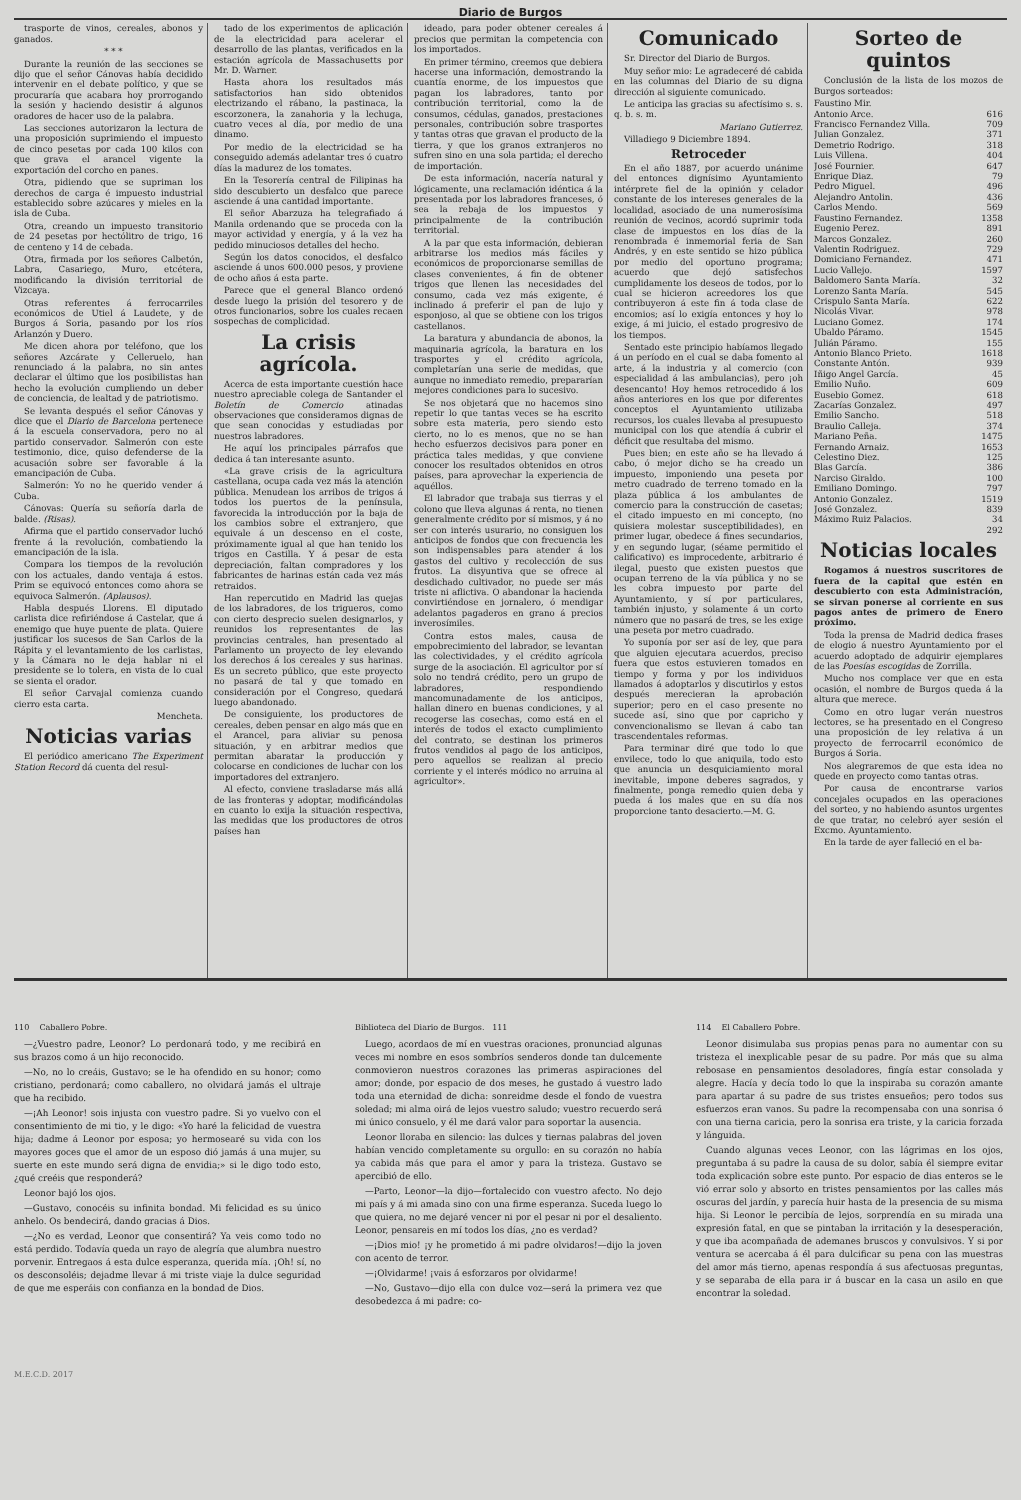Diario de Burgos
trasporte de vinos, cereales, abonos y ganados.
* * *
Durante la reunión de las secciones se dijo que el señor Cánovas había decidido intervenir en el debate político, y que se procuraría que acabara hoy prorrogando la sesión y haciendo desistir á algunos oradores de hacer uso de la palabra.
Las secciones autorizaron la lectura de una proposición suprimiendo el impuesto de cinco pesetas por cada 100 kilos con que grava el arancel vigente la exportación del corcho en panes.
Otra, pidiendo que se supriman los derechos de carga é impuesto industrial establecido sobre azúcares y mieles en la isla de Cuba.
Otra, creando un impuesto transitorio de 24 pesetas por hectólitro de trigo, 16 de centeno y 14 de cebada.
Otra, firmada por los señores Calbetón, Labra, Casariego, Muro, etcétera, modificando la división territorial de Vizcaya.
Otras referentes á ferrocarriles económicos de Utiel á Laudete, y de Burgos á Soria, pasando por los ríos Arlanzón y Duero.
Me dicen ahora por teléfono, que los señores Azcárate y Celleruelo, han renunciado á la palabra, no sin antes declarar el último que los posibilistas han hecho la evolución cumpliendo un deber de conciencia, de lealtad y de patriotismo.
Se levanta después el señor Cánovas y dice que el Diario de Barcelona pertenece á la escuela conservadora, pero no al partido conservador. Salmerón con este testimonio, dice, quiso defenderse de la acusación sobre ser favorable á la emancipación de Cuba.
Salmerón: Yo no he querido vender á Cuba.
Cánovas: Quería su señoría darla de balde. (Risas).
Afirma que el partido conservador luchó frente á la revolución, combatiendo la emancipación de la isla.
Compara los tiempos de la revolución con los actuales, dando ventaja á estos. Prim se equivocó entonces como ahora se equivoca Salmerón. (Aplausos).
Habla después Llorens. El diputado carlista dice refiriéndose á Castelar, que á enemigo que huye puente de plata. Quiere justificar los sucesos de San Carlos de la Rápita y el levantamiento de los carlistas, y la Cámara no le deja hablar ni el presidente se lo tolera, en vista de lo cual se sienta el orador.
El señor Carvajal comienza cuando cierro esta carta.
Mencheta.
Noticias varias
El periódico americano The Experiment Station Record dá cuenta del resul-
tado de los experimentos de aplicación de la electricidad para acelerar el desarrollo de las plantas, verificados en la estación agrícola de Massachusetts por Mr. D. Warner.
Hasta ahora los resultados más satisfactorios han sido obtenidos electrizando el rábano, la pastinaca, la escorzonera, la zanahoria y la lechuga, cuatro veces al día, por medio de una dinamo.
Por medio de la electricidad se ha conseguido además adelantar tres ó cuatro días la madurez de los tomates.
En la Tesorería central de Filipinas ha sido descubierto un desfalco que parece asciende á una cantidad importante.
El señor Abarzuza ha telegrafiado á Manila ordenando que se proceda con la mayor actividad y energía, y á la vez ha pedido minuciosos detalles del hecho.
Según los datos conocidos, el desfalco asciende á unos 600.000 pesos, y proviene de ocho años á esta parte.
Parece que el general Blanco ordenó desde luego la prisión del tesorero y de otros funcionarios, sobre los cuales recaen sospechas de complicidad.
La crisis agrícola.
Acerca de esta importante cuestión hace nuestro apreciable colega de Santander el Boletín de Comercio atinadas observaciones que consideramos dignas de que sean conocidas y estudiadas por nuestros labradores.
He aquí los principales párrafos que dedica á tan interesante asunto.
«La grave crisis de la agricultura castellana, ocupa cada vez más la atención pública. Menudean los arribos de trigos á todos los puertos de la península, favorecida la introducción por la baja de los cambios sobre el extranjero, que equivale á un descenso en el coste, próximamente igual al que han tenido los trigos en Castilla. Y á pesar de esta depreciación, faltan compradores y los fabricantes de harinas están cada vez más retraidos.
Han repercutido en Madrid las quejas de los labradores, de los trigueros, como con cierto desprecio suelen designarlos, y reunidos los representantes de las provincias centrales, han presentado al Parlamento un proyecto de ley elevando los derechos á los cereales y sus harinas. Es un secreto público, que este proyecto no pasará de tal y que tomado en consideración por el Congreso, quedará luego abandonado.
De consiguiente, los productores de cereales, deben pensar en algo más que en el Arancel, para aliviar su penosa situación, y en arbitrar medios que permitan abaratar la producción y colocarse en condiciones de luchar con los importadores del extranjero.
Al efecto, conviene trasladarse más allá de las fronteras y adoptar, modificándolas en cuanto lo exija la situación respectiva, las medidas que los productores de otros países han
ideado, para poder obtener cereales á precios que permitan la competencia con los importados.
En primer término, creemos que debiera hacerse una información, demostrando la cuantía enorme, de los impuestos que pagan los labradores, tanto por contribución territorial, como la de consumos, cédulas, ganados, prestaciones personales, contribución sobre trasportes y tantas otras que gravan el producto de la tierra, y que los granos extranjeros no sufren sino en una sola partida; el derecho de importación.
De esta información, nacería natural y lógicamente, una reclamación idéntica á la presentada por los labradores franceses, ó sea la rebaja de los impuestos y principalmente de la contribución territorial.
A la par que esta información, debieran arbitrarse los medios más fáciles y económicos de proporcionarse semillas de clases convenientes, á fin de obtener trigos que llenen las necesidades del consumo, cada vez más exigente, é inclinado á preferir el pan de lujo y esponjoso, al que se obtiene con los trigos castellanos.
La baratura y abundancia de abonos, la maquinaria agrícola, la baratura en los trasportes y el crédito agrícola, completarían una serie de medidas, que aunque no inmediato remedio, prepararían mejores condiciones para lo sucesivo.
Se nos objetará que no hacemos sino repetir lo que tantas veces se ha escrito sobre esta materia, pero siendo esto cierto, no lo es menos, que no se han hecho esfuerzos decisivos para poner en práctica tales medidas, y que conviene conocer los resultados obtenidos en otros países, para aprovechar la experiencia de aquéllos.
El labrador que trabaja sus tierras y el colono que lleva algunas á renta, no tienen generalmente crédito por sí mismos, y á no ser con interés usurario, no consiguen los anticipos de fondos que con frecuencia les son indispensables para atender á los gastos del cultivo y recolección de sus frutos. La disyuntiva que se ofrece al desdichado cultivador, no puede ser más triste ni aflictiva. O abandonar la hacienda convirtiéndose en jornalero, ó mendigar adelantos pagaderos en grano á precios inverosímiles.
Contra estos males, causa de empobrecimiento del labrador, se levantan las colectividades, y el crédito agrícola surge de la asociación. El agricultor por sí solo no tendrá crédito, pero un grupo de labradores, respondiendo mancomunadamente de los anticipos, hallan dinero en buenas condiciones, y al recogerse las cosechas, como está en el interés de todos el exacto cumplimiento del contrato, se destinan los primeros frutos vendidos al pago de los anticipos, pero aquellos se realizan al precio corriente y el interés módico no arruina al agricultor».
Comunicado
Sr. Director del Diario de Burgos.
Muy señor mio: Le agradeceré dé cabida en las columnas del Diario de su digna dirección al siguiente comunicado.
Le anticipa las gracias su afectísimo s. s. q. b. s. m.
Mariano Gutierrez.
Villadiego 9 Diciembre 1894.
Retroceder
En el año 1887, por acuerdo unánime del entonces dignísimo Ayuntamiento intérprete fiel de la opinión y celador constante de los intereses generales de la localidad, asociado de una numerosísima reunión de vecinos, acordó suprimir toda clase de impuestos en los días de la renombrada é inmemorial feria de San Andrés, y en este sentido se hizo pública por medio del oportuno programa; acuerdo que dejó satisfechos cumplidamente los deseos de todos, por lo cual se hicieron acreedores los que contribuyeron á este fin á toda clase de encomios; así lo exigía entonces y hoy lo exige, á mi juicio, el estado progresivo de los tiempos.
Sentado este principio habíamos llegado á un período en el cual se daba fomento al arte, á la industria y al comercio (con especialidad á las ambulancias), pero ¡oh desencanto! Hoy hemos retrocedido á los años anteriores en los que por diferentes conceptos el Ayuntamiento utilizaba recursos, los cuales llevaba al presupuesto municipal con los que atendía á cubrir el déficit que resultaba del mismo.
Pues bien; en este año se ha llevado á cabo, ó mejor dicho se ha creado un impuesto, imponiendo una peseta por metro cuadrado de terreno tomado en la plaza pública á los ambulantes de comercio para la construcción de casetas; el citado impuesto en mi concepto, (no quisiera molestar susceptibilidades), en primer lugar, obedece á fines secundarios, y en segundo lugar, (séame permitido el calificativo) es improcedente, arbitrario é ilegal, puesto que existen puestos que ocupan terreno de la vía pública y no se les cobra impuesto por parte del Ayuntamiento, y sí por particulares, también injusto, y solamente á un corto número que no pasará de tres, se les exige una peseta por metro cuadrado.
Yo suponía por ser así de ley, que para que alguien ejecutara acuerdos, preciso fuera que estos estuvieren tomados en tiempo y forma y por los individuos llamados á adoptarlos y discutirlos y estos después merecieran la aprobación superior; pero en el caso presente no sucede así, sino que por capricho y convencionalismo se llevan á cabo tan trascendentales reformas.
Para terminar diré que todo lo que envilece, todo lo que aniquila, todo esto que anuncia un desquiciamiento moral inevitable, impone deberes sagrados, y finalmente, ponga remedio quien deba y pueda á los males que en su día nos proporcione tanto desacierto.—M. G.
Sorteo de quintos
Conclusión de la lista de los mozos de Burgos sorteados:
Faustino Mir.
Antonio Arce. 616
Francisco Fernandez Villa. 709
Julian Gonzalez. 371
Demetrio Rodrigo. 318
Luis Villena. 404
José Fournier. 647
Enrique Diaz. 79
Pedro Miguel. 496
Alejandro Antolin. 436
Carlos Mendo. 569
Faustino Fernandez. 1358
Eugenio Perez. 891
Marcos Gonzalez. 260
Valentin Rodriguez. 729
Domiciano Fernandez. 471
Lucio Vallejo. 1597
Baldomero Santa María. 32
Lorenzo Santa María. 545
Crispulo Santa María. 622
Nicolás Vivar. 978
Luciano Gomez. 174
Ubaldo Páramo. 1545
Julián Páramo. 155
Antonio Blanco Prieto. 1618
Constante Antón. 939
Iñigo Angel García. 45
Emilio Nuño. 609
Eusebio Gomez. 618
Zacarías Gonzalez. 497
Emilio Sancho. 518
Braulio Calleja. 374
Mariano Peña. 1475
Fernando Arnaiz. 1653
Celestino Diez. 125
Blas García. 386
Narciso Giraldo. 100
Emiliano Domingo. 797
Antonio Gonzalez. 1519
José Gonzalez. 839
Máximo Ruiz Palacios. 34
292
Noticias locales
Rogamos á nuestros suscritores de fuera de la capital que estén en descubierto con esta Administración, se sirvan ponerse al corriente en sus pagos antes de primero de Enero próximo.
Toda la prensa de Madrid dedica frases de elogio á nuestro Ayuntamiento por el acuerdo adoptado de adquirir ejemplares de las Poesías escogidas de Zorrilla.
Mucho nos complace ver que en esta ocasión, el nombre de Burgos queda á la altura que merece.
Como en otro lugar verán nuestros lectores, se ha presentado en el Congreso una proposición de ley relativa á un proyecto de ferrocarril económico de Burgos á Soria.
Nos alegraremos de que esta idea no quede en proyecto como tantas otras.
Por causa de encontrarse varios concejales ocupados en las operaciones del sorteo, y no habiendo asuntos urgentes de que tratar, no celebró ayer sesión el Excmo. Ayuntamiento.
En la tarde de ayer falleció en el ba-
110 Caballero Pobre.
—¿Vuestro padre, Leonor? Lo perdonará todo, y me recibirá en sus brazos como á un hijo reconocido.
—No, no lo creáis, Gustavo; se le ha ofendido en su honor; como cristiano, perdonará; como caballero, no olvidará jamás el ultraje que ha recibido.
—¡Ah Leonor! sois injusta con vuestro padre. Si yo vuelvo con el consentimiento de mi tio, y le digo: «Yo haré la felicidad de vuestra hija; dadme á Leonor por esposa; yo hermosearé su vida con los mayores goces que el amor de un esposo dió jamás á una mujer, su suerte en este mundo será digna de envidia;» si le digo todo esto, ¿qué creéis que responderá?
Leonor bajó los ojos.
—Gustavo, conocéis su infinita bondad. Mi felicidad es su único anhelo. Os bendecirá, dando gracias á Dios.
—¿No es verdad, Leonor que consentirá? Ya veis como todo no está perdido. Todavía queda un rayo de alegría que alumbra nuestro porvenir. Entregaos á esta dulce esperanza, querida mía. ¡Oh! sí, no os desconsoléis; dejadme llevar á mi triste viaje la dulce seguridad de que me esperáis con confianza en la bondad de Dios.
Biblioteca del Diario de Burgos. 111
Luego, acordaos de mí en vuestras oraciones, pronunciad algunas veces mi nombre en esos sombríos senderos donde tan dulcemente conmovieron nuestros corazones las primeras aspiraciones del amor; donde, por espacio de dos meses, he gustado á vuestro lado toda una eternidad de dicha: sonreidme desde el fondo de vuestra soledad; mi alma oirá de lejos vuestro saludo; vuestro recuerdo será mi único consuelo, y él me dará valor para soportar la ausencia.
Leonor lloraba en silencio: las dulces y tiernas palabras del joven habían vencido completamente su orgullo: en su corazón no había ya cabida más que para el amor y para la tristeza. Gustavo se apercibió de ello.
—Parto, Leonor—la dijo—fortalecido con vuestro afecto. No dejo mi país y á mi amada sino con una firme esperanza. Suceda luego lo que quiera, no me dejaré vencer ni por el pesar ni por el desaliento. Leonor, pensareis en mí todos los días, ¿no es verdad?
—¡Dios mio! ¡y he prometido á mi padre olvidaros!—dijo la joven con acento de terror.
—¡Olvidarme! ¡vais á esforzaros por olvidarme!
—No, Gustavo—dijo ella con dulce voz—será la primera vez que desobedezca á mi padre: co-
114 El Caballero Pobre.
Leonor disimulaba sus propias penas para no aumentar con su tristeza el inexplicable pesar de su padre. Por más que su alma rebosase en pensamientos desoladores, fingía estar consolada y alegre. Hacía y decía todo lo que la inspiraba su corazón amante para apartar á su padre de sus tristes ensueños; pero todos sus esfuerzos eran vanos. Su padre la recompensaba con una sonrisa ó con una tierna caricia, pero la sonrisa era triste, y la caricia forzada y lánguida.
Cuando algunas veces Leonor, con las lágrimas en los ojos, preguntaba á su padre la causa de su dolor, sabía él siempre evitar toda explicación sobre este punto. Por espacio de dias enteros se le vió errar solo y absorto en tristes pensamientos por las calles más oscuras del jardín, y parecía huir hasta de la presencia de su misma hija. Si Leonor le percibía de lejos, sorprendía en su mirada una expresión fatal, en que se pintaban la irritación y la desesperación, y que iba acompañada de ademanes bruscos y convulsivos. Y si por ventura se acercaba á él para dulcificar su pena con las muestras del amor más tierno, apenas respondía á sus afectuosas preguntas, y se separaba de ella para ir á buscar en la casa un asilo en que encontrar la soledad.
M.E.C.D. 2017